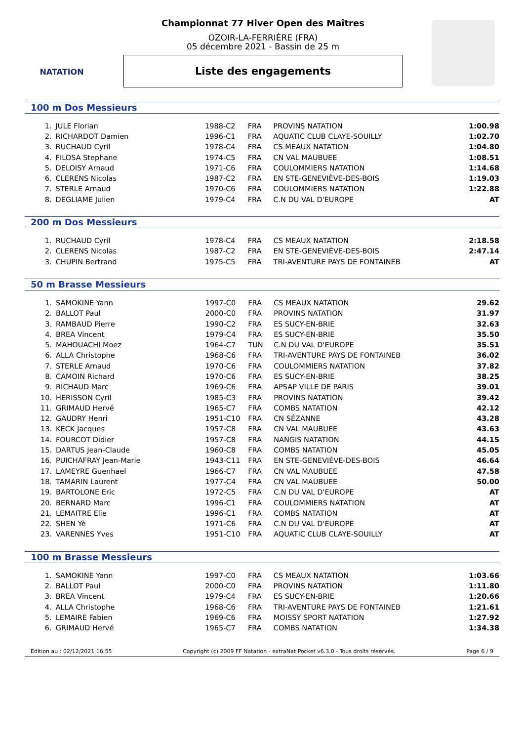NATATION
Championnat 77 Hiver Open des Maîtres
OZOIR-LA-FERRIÈRE (FRA)
05 décembre 2021 - Bassin de 25 m
Liste des engagements
100 m Dos Messieurs
| 1. | JULE Florian | 1988-C2 | FRA | PROVINS NATATION | 1:00.98 |
| 2. | RICHARDOT Damien | 1996-C1 | FRA | AQUATIC CLUB CLAYE-SOUILLY | 1:02.70 |
| 3. | RUCHAUD Cyril | 1978-C4 | FRA | CS MEAUX NATATION | 1:04.80 |
| 4. | FILOSA Stephane | 1974-C5 | FRA | CN VAL MAUBUEE | 1:08.51 |
| 5. | DELOISY Arnaud | 1971-C6 | FRA | COULOMMIERS NATATION | 1:14.68 |
| 6. | CLERENS Nicolas | 1987-C2 | FRA | EN STE-GENEVIÈVE-DES-BOIS | 1:19.03 |
| 7. | STERLE Arnaud | 1970-C6 | FRA | COULOMMIERS NATATION | 1:22.88 |
| 8. | DEGLIAME Julien | 1979-C4 | FRA | C.N DU VAL D'EUROPE | AT |
200 m Dos Messieurs
| 1. | RUCHAUD Cyril | 1978-C4 | FRA | CS MEAUX NATATION | 2:18.58 |
| 2. | CLERENS Nicolas | 1987-C2 | FRA | EN STE-GENEVIÈVE-DES-BOIS | 2:47.14 |
| 3. | CHUPIN Bertrand | 1975-C5 | FRA | TRI-AVENTURE PAYS DE FONTAINEB | AT |
50 m Brasse Messieurs
| 1. | SAMOKINE Yann | 1997-C0 | FRA | CS MEAUX NATATION | 29.62 |
| 2. | BALLOT Paul | 2000-C0 | FRA | PROVINS NATATION | 31.97 |
| 3. | RAMBAUD Pierre | 1990-C2 | FRA | ES SUCY-EN-BRIE | 32.63 |
| 4. | BREA Vincent | 1979-C4 | FRA | ES SUCY-EN-BRIE | 35.50 |
| 5. | MAHOUACHI Moez | 1964-C7 | TUN | C.N DU VAL D'EUROPE | 35.51 |
| 6. | ALLA Christophe | 1968-C6 | FRA | TRI-AVENTURE PAYS DE FONTAINEB | 36.02 |
| 7. | STERLE Arnaud | 1970-C6 | FRA | COULOMMIERS NATATION | 37.82 |
| 8. | CAMOIN Richard | 1970-C6 | FRA | ES SUCY-EN-BRIE | 38.25 |
| 9. | RICHAUD Marc | 1969-C6 | FRA | APSAP VILLE DE PARIS | 39.01 |
| 10. | HERISSON Cyril | 1985-C3 | FRA | PROVINS NATATION | 39.42 |
| 11. | GRIMAUD Hervé | 1965-C7 | FRA | COMBS NATATION | 42.12 |
| 12. | GAUDRY Henri | 1951-C10 | FRA | CN SÉZANNE | 43.28 |
| 13. | KECK Jacques | 1957-C8 | FRA | CN VAL MAUBUEE | 43.63 |
| 14. | FOURCOT Didier | 1957-C8 | FRA | NANGIS NATATION | 44.15 |
| 15. | DARTUS Jean-Claude | 1960-C8 | FRA | COMBS NATATION | 45.05 |
| 16. | PUICHAFRAY Jean-Marie | 1943-C11 | FRA | EN STE-GENEVIÈVE-DES-BOIS | 46.64 |
| 17. | LAMEYRE Guenhael | 1966-C7 | FRA | CN VAL MAUBUEE | 47.58 |
| 18. | TAMARIN Laurent | 1977-C4 | FRA | CN VAL MAUBUEE | 50.00 |
| 19. | BARTOLONE Eric | 1972-C5 | FRA | C.N DU VAL D'EUROPE | AT |
| 20. | BERNARD Marc | 1996-C1 | FRA | COULOMMIERS NATATION | AT |
| 21. | LEMAITRE Elie | 1996-C1 | FRA | COMBS NATATION | AT |
| 22. | SHEN Yè | 1971-C6 | FRA | C.N DU VAL D'EUROPE | AT |
| 23. | VARENNES Yves | 1951-C10 | FRA | AQUATIC CLUB CLAYE-SOUILLY | AT |
100 m Brasse Messieurs
| 1. | SAMOKINE Yann | 1997-C0 | FRA | CS MEAUX NATATION | 1:03.66 |
| 2. | BALLOT Paul | 2000-C0 | FRA | PROVINS NATATION | 1:11.80 |
| 3. | BREA Vincent | 1979-C4 | FRA | ES SUCY-EN-BRIE | 1:20.66 |
| 4. | ALLA Christophe | 1968-C6 | FRA | TRI-AVENTURE PAYS DE FONTAINEB | 1:21.61 |
| 5. | LEMAIRE Fabien | 1969-C6 | FRA | MOISSY SPORT NATATION | 1:27.92 |
| 6. | GRIMAUD Hervé | 1965-C7 | FRA | COMBS NATATION | 1:34.38 |
Edition au : 02/12/2021 16:55 Copyright (c) 2009 FF Natation - extraNat Pocket v6.3.0 - Tous droits réservés. Page 6 / 9